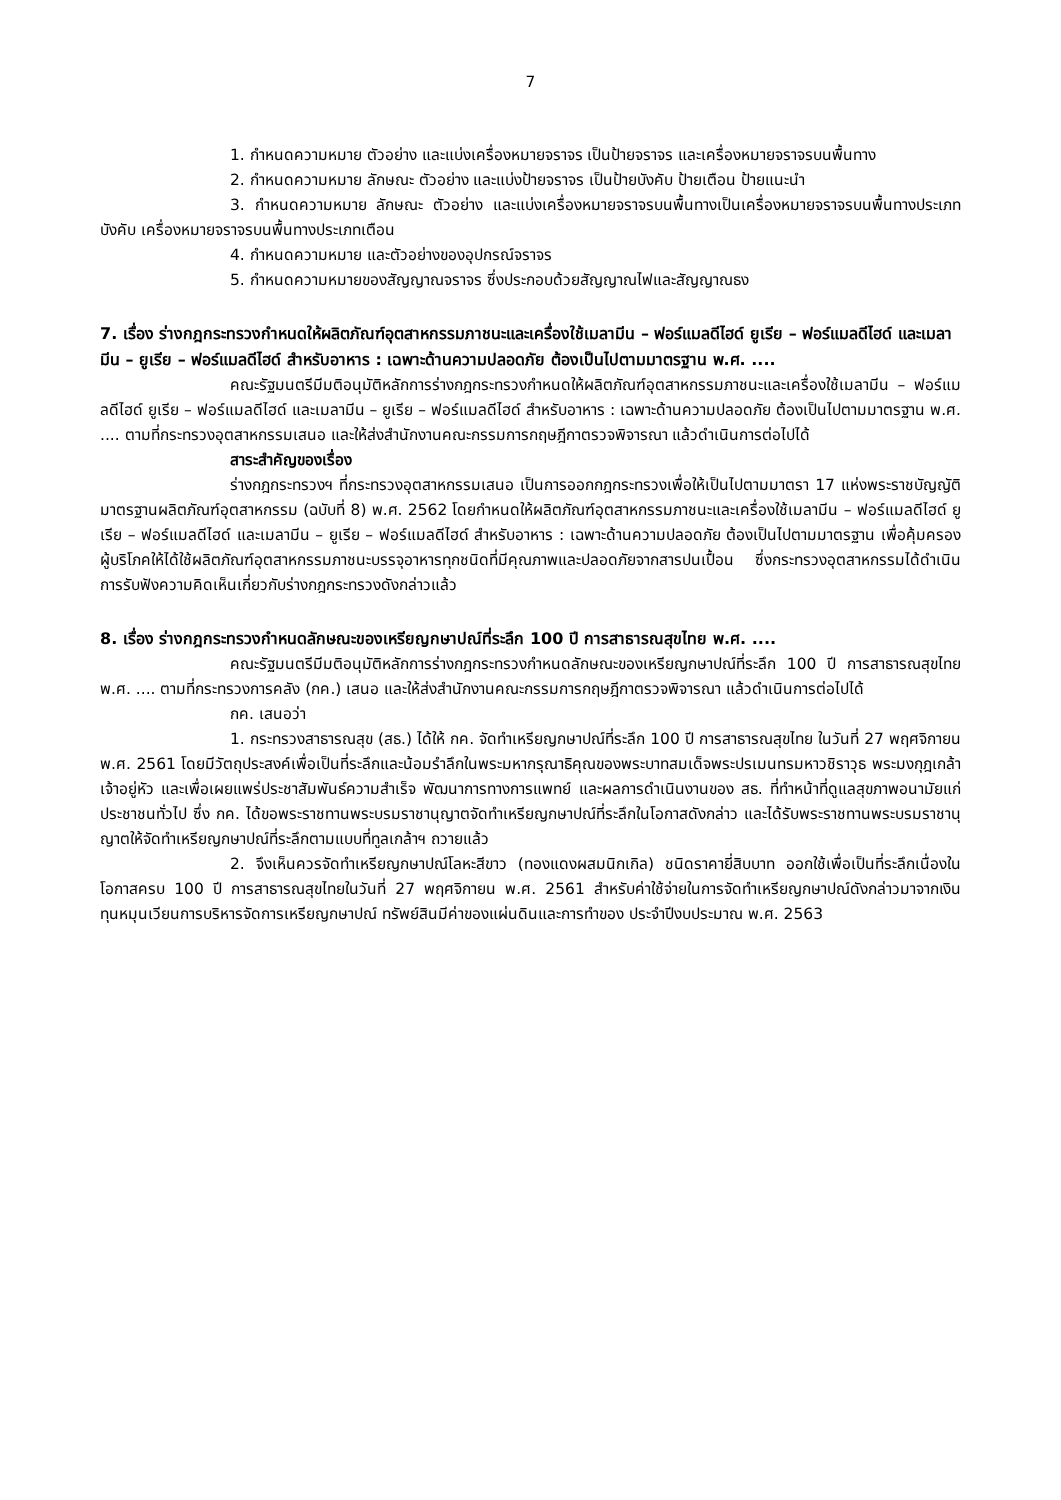7
1. กำหนดความหมาย ตัวอย่าง และแบ่งเครื่องหมายจราจร เป็นป้ายจราจร และเครื่องหมายจราจรบนพื้นทาง
2. กำหนดความหมาย ลักษณะ ตัวอย่าง และแบ่งป้ายจราจร เป็นป้ายบังคับ ป้ายเตือน ป้ายแนะนำ
3. กำหนดความหมาย ลักษณะ ตัวอย่าง และแบ่งเครื่องหมายจราจรบนพื้นทางเป็นเครื่องหมายจราจรบนพื้นทางประเภทบังคับ เครื่องหมายจราจรบนพื้นทางประเภทเตือน
4. กำหนดความหมาย และตัวอย่างของอุปกรณ์จราจร
5. กำหนดความหมายของสัญญาณจราจร ซึ่งประกอบด้วยสัญญาณไฟและสัญญาณธง
7. เรื่อง ร่างกฎกระทรวงกำหนดให้ผลิตภัณฑ์อุตสาหกรรมภาชนะและเครื่องใช้เมลามีน – ฟอร์แมลดีไฮด์ ยูเรีย – ฟอร์แมลดีไฮด์ และเมลามีน – ยูเรีย – ฟอร์แมลดีไฮด์ สำหรับอาหาร : เฉพาะด้านความปลอดภัย ต้องเป็นไปตามมาตรฐาน พ.ศ. ....
คณะรัฐมนตรีมีมติอนุมัติหลักการร่างกฎกระทรวงกำหนดให้ผลิตภัณฑ์อุตสาหกรรมภาชนะและเครื่องใช้เมลามีน – ฟอร์แมลดีไฮด์ ยูเรีย – ฟอร์แมลดีไฮด์ และเมลามีน – ยูเรีย – ฟอร์แมลดีไฮด์ สำหรับอาหาร : เฉพาะด้านความปลอดภัย ต้องเป็นไปตามมาตรฐาน พ.ศ. .... ตามที่กระทรวงอุตสาหกรรมเสนอ และให้ส่งสำนักงานคณะกรรมการกฤษฎีกาตรวจพิจารณา แล้วดำเนินการต่อไปได้
สาระสำคัญของเรื่อง
ร่างกฎกระทรวงฯ ที่กระทรวงอุตสาหกรรมเสนอ เป็นการออกกฎกระทรวงเพื่อให้เป็นไปตามมาตรา 17 แห่งพระราชบัญญัติมาตรฐานผลิตภัณฑ์อุตสาหกรรม (ฉบับที่ 8) พ.ศ. 2562 โดยกำหนดให้ผลิตภัณฑ์อุตสาหกรรมภาชนะและเครื่องใช้เมลามีน – ฟอร์แมลดีไฮด์ ยูเรีย – ฟอร์แมลดีไฮด์ และเมลามีน – ยูเรีย – ฟอร์แมลดีไฮด์ สำหรับอาหาร : เฉพาะด้านความปลอดภัย ต้องเป็นไปตามมาตรฐาน เพื่อคุ้มครองผู้บริโภคให้ได้ใช้ผลิตภัณฑ์อุตสาหกรรมภาชนะบรรจุอาหารทุกชนิดที่มีคุณภาพและปลอดภัยจากสารปนเปื้อน ซึ่งกระทรวงอุตสาหกรรมได้ดำเนินการรับฟังความคิดเห็นเกี่ยวกับร่างกฎกระทรวงดังกล่าวแล้ว
8. เรื่อง ร่างกฎกระทรวงกำหนดลักษณะของเหรียญกษาปณ์ที่ระลึก 100 ปี การสาธารณสุขไทย พ.ศ. ....
คณะรัฐมนตรีมีมติอนุมัติหลักการร่างกฎกระทรวงกำหนดลักษณะของเหรียญกษาปณ์ที่ระลึก 100 ปี การสาธารณสุขไทย พ.ศ. .... ตามที่กระทรวงการคลัง (กค.) เสนอ และให้ส่งสำนักงานคณะกรรมการกฤษฎีกาตรวจพิจารณา แล้วดำเนินการต่อไปได้
กค. เสนอว่า
1. กระทรวงสาธารณสุข (สธ.) ได้ให้ กค. จัดทำเหรียญกษาปณ์ที่ระลึก 100 ปี การสาธารณสุขไทย ในวันที่ 27 พฤศจิกายน พ.ศ. 2561 โดยมีวัตถุประสงค์เพื่อเป็นที่ระลึกและน้อมรำลึกในพระมหากรุณาธิคุณของพระบาทสมเด็จพระปรเมนทรมหาวชิราวุธ พระมงกุฎเกล้าเจ้าอยู่หัว และเพื่อเผยแพร่ประชาสัมพันธ์ความสำเร็จ พัฒนาการทางการแพทย์ และผลการดำเนินงานของ สธ. ที่ทำหน้าที่ดูแลสุขภาพอนามัยแก่ประชาชนทั่วไป ซึ่ง กค. ได้ขอพระราชทานพระบรมราชานุญาตจัดทำเหรียญกษาปณ์ที่ระลึกในโอกาสดังกล่าว และได้รับพระราชทานพระบรมราชานุญาตให้จัดทำเหรียญกษาปณ์ที่ระลึกตามแบบที่ทูลเกล้าฯ ถวายแล้ว
2. จึงเห็นควรจัดทำเหรียญกษาปณ์โลหะสีขาว (ทองแดงผสมนิกเกิล) ชนิดราคายี่สิบบาท ออกใช้เพื่อเป็นที่ระลึกเนื่องในโอกาสครบ 100 ปี การสาธารณสุขไทยในวันที่ 27 พฤศจิกายน พ.ศ. 2561 สำหรับค่าใช้จ่ายในการจัดทำเหรียญกษาปณ์ดังกล่าวมาจากเงินทุนหมุนเวียนการบริหารจัดการเหรียญกษาปณ์ ทรัพย์สินมีค่าของแผ่นดินและการทำของ ประจำปีงบประมาณ พ.ศ. 2563